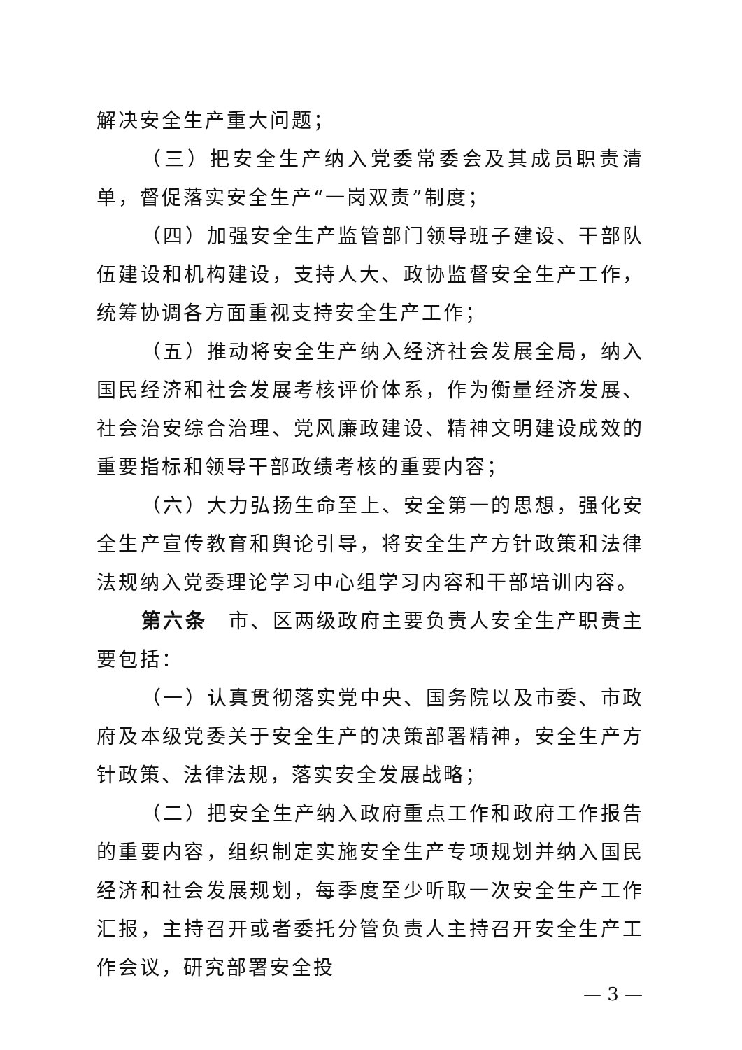解决安全生产重大问题；
（三）把安全生产纳入党委常委会及其成员职责清单，督促落实安全生产“一岗双责”制度；
（四）加强安全生产监管部门领导班子建设、干部队伍建设和机构建设，支持人大、政协监督安全生产工作，统筹协调各方面重视支持安全生产工作；
（五）推动将安全生产纳入经济社会发展全局，纳入国民经济和社会发展考核评价体系，作为衡量经济发展、社会治安综合治理、党风廉政建设、精神文明建设成效的重要指标和领导干部政绩考核的重要内容；
（六）大力弘扬生命至上、安全第一的思想，强化安全生产宣传教育和舆论引导，将安全生产方针政策和法律法规纳入党委理论学习中心组学习内容和干部培训内容。
第六条　市、区两级政府主要负责人安全生产职责主要包括：
（一）认真贯彻落实党中央、国务院以及市委、市政府及本级党委关于安全生产的决策部署精神，安全生产方针政策、法律法规，落实安全发展战略；
（二）把安全生产纳入政府重点工作和政府工作报告的重要内容，组织制定实施安全生产专项规划并纳入国民经济和社会发展规划，每季度至少听取一次安全生产工作汇报，主持召开或者委托分管负责人主持召开安全生产工作会议，研究部署安全投
— 3 —